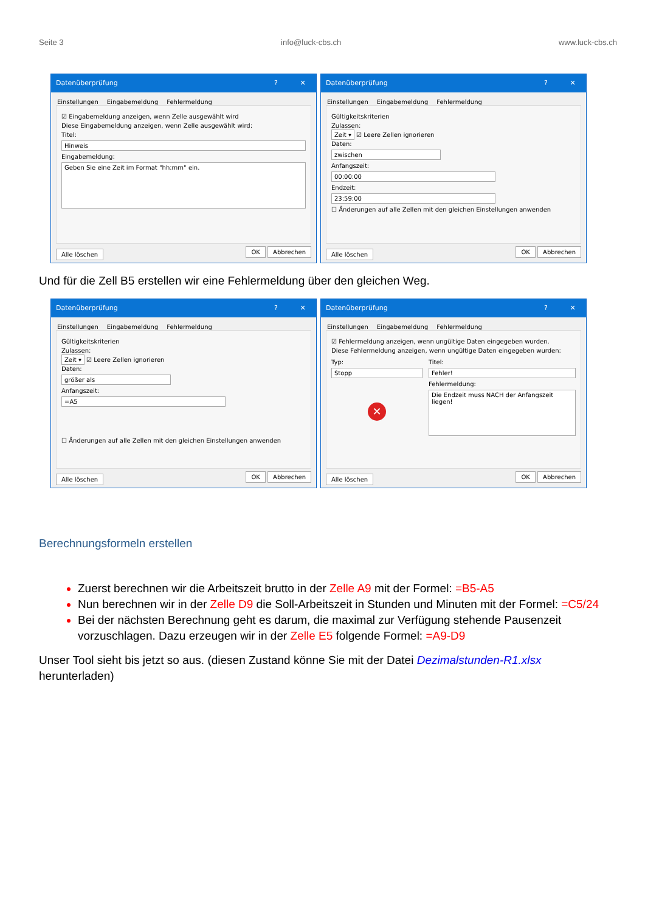Seite 3 info@luck-cbs.ch www.luck-cbs.ch
Datenüberprüfung? ✕
Einstellungen Eingabemeldung Fehlermeldung
☑ Eingabemeldung anzeigen, wenn Zelle ausgewählt wird
Diese Eingabemeldung anzeigen, wenn Zelle ausgewählt wird:
Titel:
Hinweis
Eingabemeldung:
Geben Sie eine Zeit im Format "hh:mm" ein.
Alle löschen OK Abbrechen
Datenüberprüfung? ✕
Einstellungen Eingabemeldung Fehlermeldung
Gültigkeitskriterien
Zulassen:
Zeit ▾ ☑ Leere Zellen ignorieren
Daten:
zwischen
Anfangszeit:
00:00:00
Endzeit:
23:59:00
☐ Änderungen auf alle Zellen mit den gleichen Einstellungen anwenden
Alle löschen OK Abbrechen
Und für die Zell B5 erstellen wir eine Fehlermeldung über den gleichen Weg.
Datenüberprüfung? ✕
Einstellungen Eingabemeldung Fehlermeldung
Gültigkeitskriterien
Zulassen:
Zeit ▾ ☑ Leere Zellen ignorieren
Daten:
größer als
Anfangszeit:
=A5
☐ Änderungen auf alle Zellen mit den gleichen Einstellungen anwenden
Alle löschen OK Abbrechen
Datenüberprüfung? ✕
Einstellungen Eingabemeldung Fehlermeldung
☑ Fehlermeldung anzeigen, wenn ungültige Daten eingegeben wurden.
Diese Fehlermeldung anzeigen, wenn ungültige Daten eingegeben wurden:
Typ:
Stopp
✕
Titel:
Fehler!
Fehlermeldung:
Die Endzeit muss NACH der Anfangszeit liegen!
Alle löschen OK Abbrechen
Berechnungsformeln erstellen
Zuerst berechnen wir die Arbeitszeit brutto in der Zelle A9 mit der Formel: =B5-A5
Nun berechnen wir in der Zelle D9 die Soll-Arbeitszeit in Stunden und Minuten mit der Formel: =C5/24
Bei der nächsten Berechnung geht es darum, die maximal zur Verfügung stehende Pausenzeit vorzuschlagen. Dazu erzeugen wir in der Zelle E5 folgende Formel: =A9-D9
Unser Tool sieht bis jetzt so aus. (diesen Zustand könne Sie mit der Datei Dezimalstunden-R1.xlsx herunterladen)